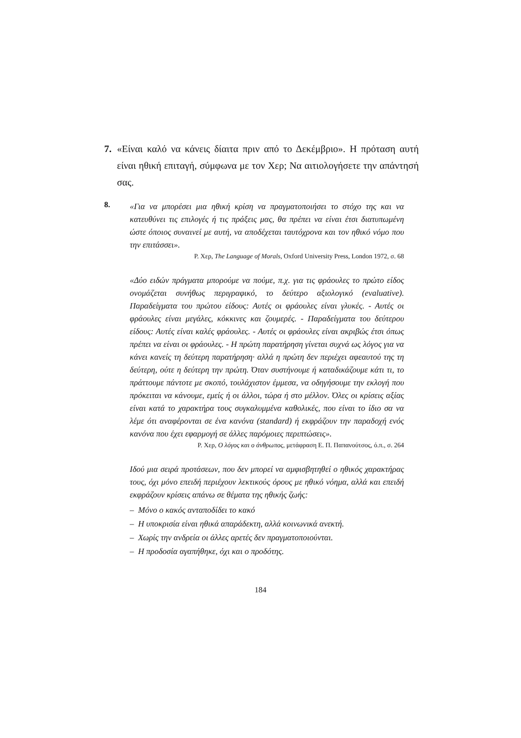7. «Είναι καλό να κάνεις δίαιτα πριν από το Δεκέμβριο». Η πρόταση αυτή είναι ηθική επιταγή, σύμφωνα με τον Χερ; Να αιτιολογήσετε την απάντησή σας.
8.
«Για να μπορέσει μια ηθική κρίση να πραγματοποιήσει το στόχο της και να κατευθύνει τις επιλογές ή τις πράξεις μας, θα πρέπει να είναι έτσι διατυπωμένη ώστε όποιος συναινεί με αυτή, να αποδέχεται ταυτόχρονα και τον ηθικό νόμο που την επιτάσσει».
Ρ. Χερ, The Language of Morals, Oxford University Press, London 1972, σ. 68
«Δύο ειδών πράγματα μπορούμε να πούμε, π.χ. για τις φράουλες το πρώτο είδος ονομάζεται συνήθως περιγραφικό, το δεύτερο αξιολογικό (evaluative). Παραδείγματα του πρώτου είδους: Αυτές οι φράουλες είναι γλυκές. - Αυτές οι φράουλες είναι μεγάλες, κόκκινες και ζουμερές. - Παραδείγματα του δεύτερου είδους: Αυτές είναι καλές φράουλες. - Αυτές οι φράουλες είναι ακριβώς έτσι όπως πρέπει να είναι οι φράουλες. - Η πρώτη παρατήρηση γίνεται συχνά ως λόγος για να κάνει κανείς τη δεύτερη παρατήρηση· αλλά η πρώτη δεν περιέχει αφεαυτού της τη δεύτερη, ούτε η δεύτερη την πρώτη. Όταν συστήνουμε ή καταδικάζουμε κάτι τι, το πράττουμε πάντοτε με σκοπό, τουλάχιστον έμμεσα, να οδηγήσουμε την εκλογή που πρόκειται να κάνουμε, εμείς ή οι άλλοι, τώρα ή στο μέλλον. Όλες οι κρίσεις αξίας είναι κατά το χαρακτήρα τους συγκαλυμμένα καθολικές, που είναι το ίδιο σα να λέμε ότι αναφέρονται σε ένα κανόνα (standard) ή εκφράζουν την παραδοχή ενός κανόνα που έχει εφαρμογή σε άλλες παρόμοιες περιπτώσεις».
Ρ. Χερ, Ο λόγος και ο άνθρωπος, μετάφραση Ε. Π. Παπανούτσος, ό.π., σ. 264
Ιδού μια σειρά προτάσεων, που δεν μπορεί να αμφισβητηθεί ο ηθικός χαρακτήρας τους, όχι μόνο επειδή περιέχουν λεκτικούς όρους με ηθικό νόημα, αλλά και επειδή εκφράζουν κρίσεις απάνω σε θέματα της ηθικής ζωής:
– Μόνο ο κακός ανταποδίδει το κακό
– Η υποκρισία είναι ηθικά απαράδεκτη, αλλά κοινωνικά ανεκτή.
– Χωρίς την ανδρεία οι άλλες αρετές δεν πραγματοποιούνται.
– Η προδοσία αγαπήθηκε, όχι και ο προδότης.
184